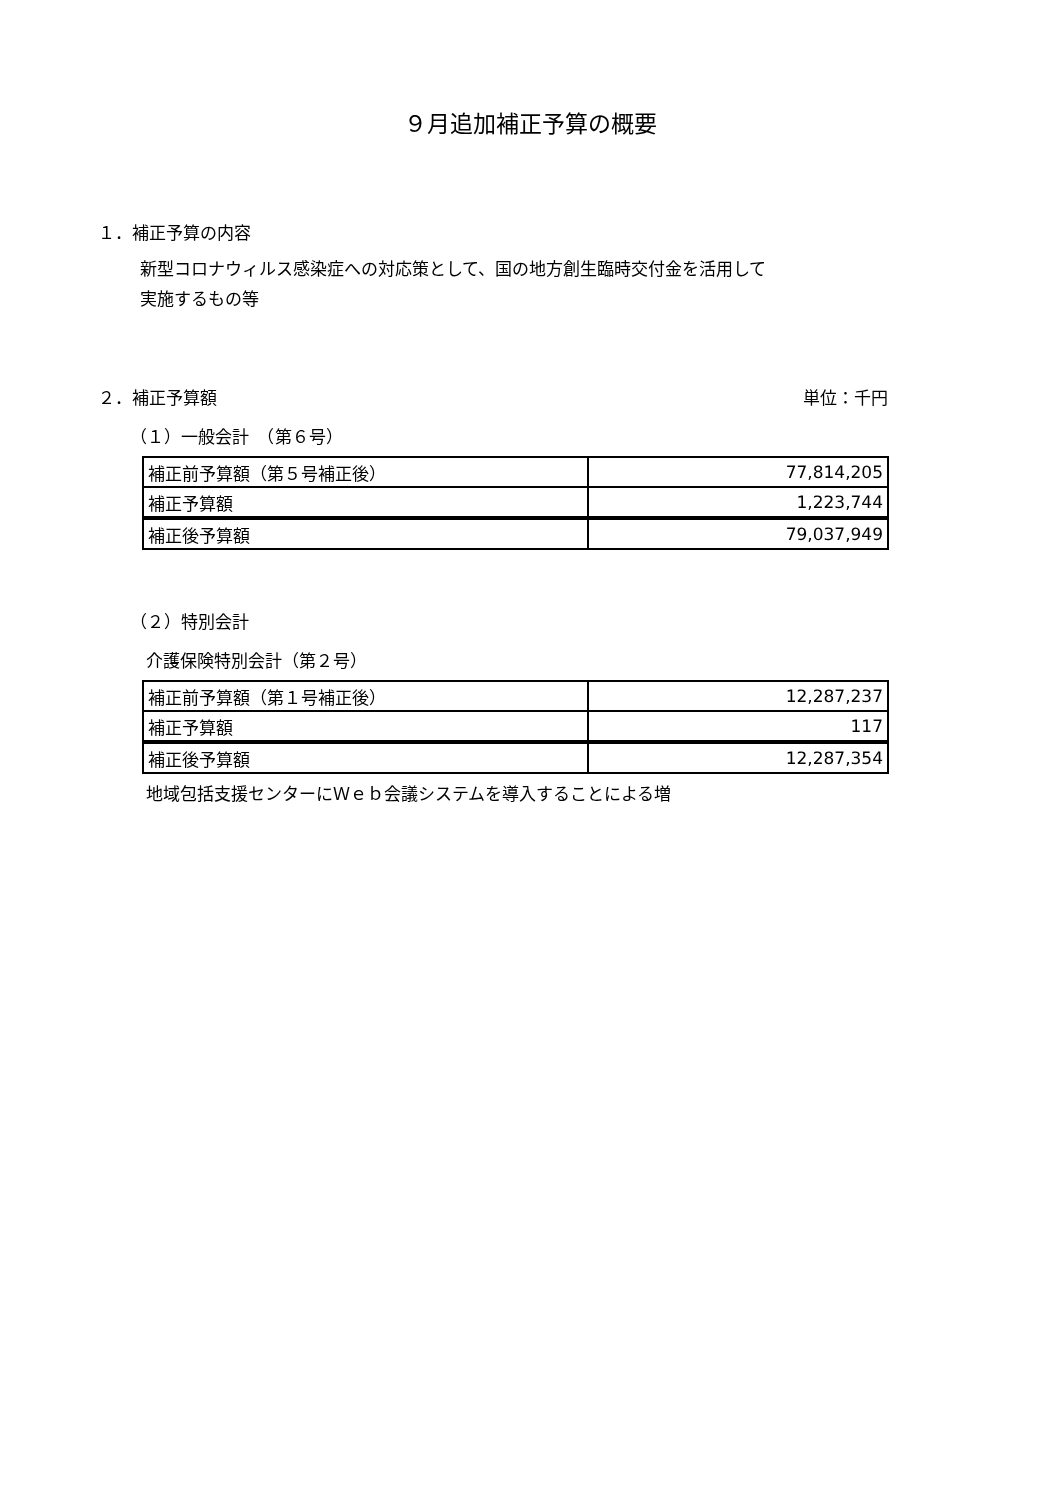９月追加補正予算の概要
１．補正予算の内容
新型コロナウィルス感染症への対応策として、国の地方創生臨時交付金を活用して
実施するもの等
２．補正予算額 単位：千円
（１）一般会計　（第６号）
| 補正前予算額（第５号補正後） | 77,814,205 |
| 補正予算額 | 1,223,744 |
| 補正後予算額 | 79,037,949 |
（２）特別会計
介護保険特別会計（第２号）
| 補正前予算額（第１号補正後） | 12,287,237 |
| 補正予算額 | 117 |
| 補正後予算額 | 12,287,354 |
地域包括支援センターにＷｅｂ会議システムを導入することによる増